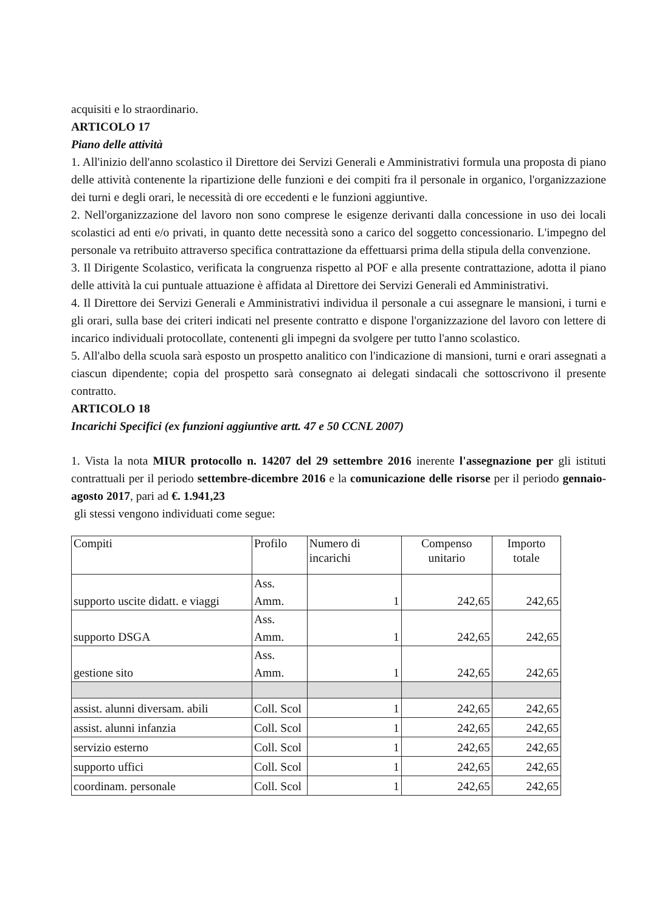acquisiti e lo straordinario.
ARTICOLO 17
Piano delle attività
1. All'inizio dell'anno scolastico il Direttore dei Servizi Generali e Amministrativi formula una proposta di piano delle attività contenente la ripartizione delle funzioni e dei compiti fra il personale in organico, l'organizzazione dei turni e degli orari, le necessità di ore eccedenti e le funzioni aggiuntive.
2. Nell'organizzazione del lavoro non sono comprese le esigenze derivanti dalla concessione in uso dei locali scolastici ad enti e/o privati, in quanto dette necessità sono a carico del soggetto concessionario. L'impegno del personale va retribuito attraverso specifica contrattazione da effettuarsi prima della stipula della convenzione.
3. Il Dirigente Scolastico, verificata la congruenza rispetto al POF e alla presente contrattazione, adotta il piano delle attività la cui puntuale attuazione è affidata al Direttore dei Servizi Generali ed Amministrativi.
4. Il Direttore dei Servizi Generali e Amministrativi individua il personale a cui assegnare le mansioni, i turni e gli orari, sulla base dei criteri indicati nel presente contratto e dispone l'organizzazione del lavoro con lettere di incarico individuali protocollate, contenenti gli impegni da svolgere per tutto l'anno scolastico.
5. All'albo della scuola sarà esposto un prospetto analitico con l'indicazione di mansioni, turni e orari assegnati a ciascun dipendente; copia del prospetto sarà consegnato ai delegati sindacali che sottoscrivono il presente contratto.
ARTICOLO 18
Incarichi Specifici (ex funzioni aggiuntive artt. 47 e 50 CCNL 2007)
1. Vista la nota MIUR protocollo n. 14207 del 29 settembre 2016 inerente l'assegnazione per gli istituti contrattuali per il periodo settembre-dicembre 2016 e la comunicazione delle risorse per il periodo gennaio-agosto 2017, pari ad €. 1.941,23
gli stessi vengono individuati come segue:
| Compiti | Profilo | Numero di incarichi | Compenso unitario | Importo totale |
| supporto uscite didatt. e viaggi | Ass. Amm. | 1 | 242,65 | 242,65 |
| supporto DSGA | Ass. Amm. | 1 | 242,65 | 242,65 |
| gestione sito | Ass. Amm. | 1 | 242,65 | 242,65 |
| assist. alunni diversam. abili | Coll. Scol | 1 | 242,65 | 242,65 |
| assist. alunni infanzia | Coll. Scol | 1 | 242,65 | 242,65 |
| servizio esterno | Coll. Scol | 1 | 242,65 | 242,65 |
| supporto uffici | Coll. Scol | 1 | 242,65 | 242,65 |
| coordinam. personale | Coll. Scol | 1 | 242,65 | 242,65 |